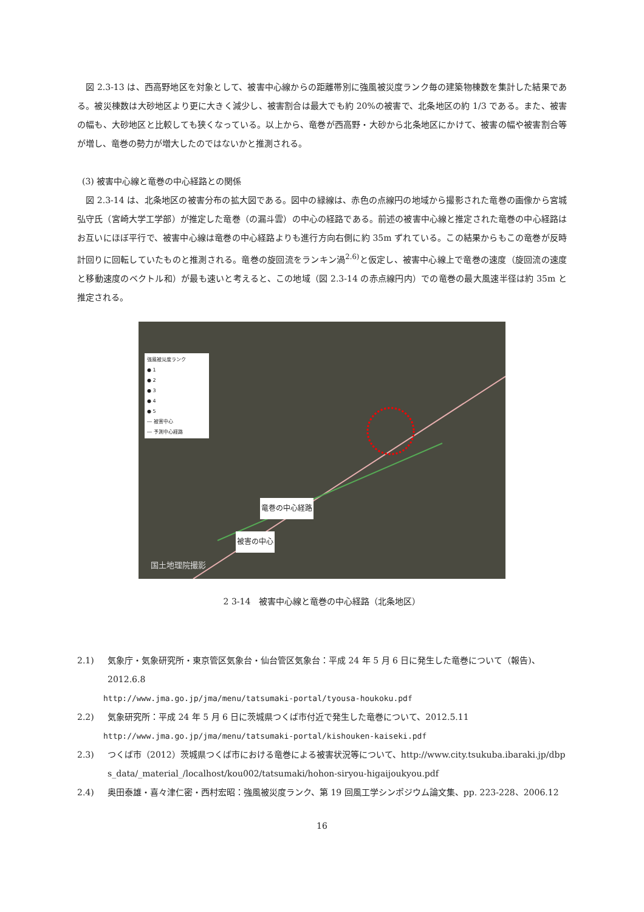図 2.3-13 は、西高野地区を対象として、被害中心線からの距離帯別に強風被災度ランク毎の建築物棟数を集計した結果である。被災棟数は大砂地区より更に大きく減少し、被害割合は最大でも約 20%の被害で、北条地区の約 1/3 である。また、被害の幅も、大砂地区と比較しても狭くなっている。以上から、竜巻が西高野・大砂から北条地区にかけて、被害の幅や被害割合等が増し、竜巻の勢力が増大したのではないかと推測される。
(3) 被害中心線と竜巻の中心経路との関係
図 2.3-14 は、北条地区の被害分布の拡大図である。図中の緑線は、赤色の点線円の地域から撮影された竜巻の画像から宮城弘守氏（宮崎大学工学部）が推定した竜巻（の漏斗雲）の中心の経路である。前述の被害中心線と推定された竜巻の中心経路はお互いにほぼ平行で、被害中心線は竜巻の中心経路よりも進行方向右側に約 35m ずれている。この結果からもこの竜巻が反時計回りに回転していたものと推測される。竜巻の旋回流をランキン渦<sup>2.6)</sup>と仮定し、被害中心線上で竜巻の速度（旋回流の速度と移動速度のベクトル和）が最も速いと考えると、この地域（図 2.3-14 の赤点線円内）での竜巻の最大風速半径は約 35m と推定される。
強風被災度ランク
● 1
● 2
● 3
● 4
● 5
― 被害中心
― 予測中心経路
国土地理院撮影
竜巻の中心経路
被害の中心
2 3-14　被害中心線と竜巻の中心経路（北条地区）
2.1) 気象庁・気象研究所・東京管区気象台・仙台管区気象台：平成 24 年 5 月 6 日に発生した竜巻について（報告)、2012.6.8
http://www.jma.go.jp/jma/menu/tatsumaki-portal/tyousa-houkoku.pdf
2.2) 気象研究所：平成 24 年 5 月 6 日に茨城県つくば市付近で発生した竜巻について、2012.5.11
http://www.jma.go.jp/jma/menu/tatsumaki-portal/kishouken-kaiseki.pdf
2.3) つくば市（2012）茨城県つくば市における竜巻による被害状況等について、http://www.city.tsukuba.ibaraki.jp/dbps_data/_material_/localhost/kou002/tatsumaki/hohon-siryou-higaijoukyou.pdf
2.4) 奥田泰雄・喜々津仁密・西村宏昭：強風被災度ランク、第 19 回風工学シンポジウム論文集、pp. 223-228、2006.12
16